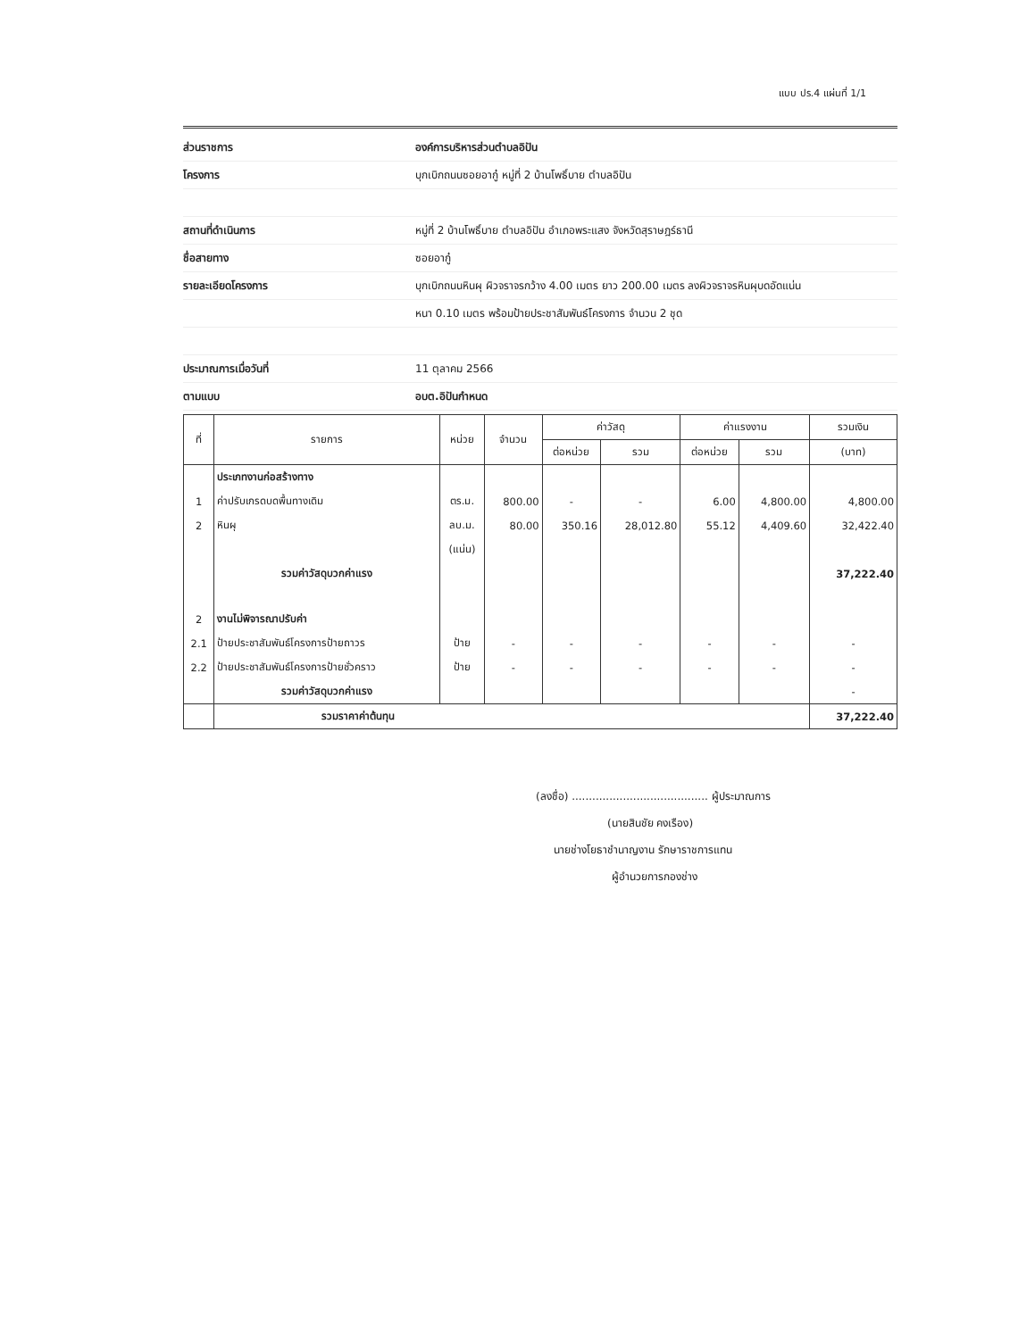แบบ ปร.4 แผ่นที่ 1/1
ส่วนราชการ องค์การบริหารส่วนตำบลอิปัน
โครงการ
บุกเบิกถนนซอยอากู๋ หมู่ที่ 2 บ้านโพธิ์บาย ตำบลอิปัน
สถานที่ดำเนินการ
หมู่ที่ 2 บ้านโพธิ์บาย ตำบลอิปัน อำเภอพระแสง จังหวัดสุราษฎร์ธานี
ชื่อสายทาง ซอยอากู๋
รายละเอียดโครงการ
บุกเบิกถนนหินผุ ผิวจราจรกว้าง 4.00 เมตร ยาว 200.00 เมตร ลงผิวจราจรหินผุบดอัดแน่น
หนา 0.10 เมตร พร้อมป้ายประชาสัมพันธ์โครงการ จำนวน 2 ชุด
ประมาณการเมื่อวันที่ 11 ตุลาคม 2566
ตามแบบ อบต.อิปันกำหนด
| ที่ | รายการ | หน่วย | จำนวน | ค่าวัสดุ | | ค่าแรงงาน | | รวมเงิน |
| --- | --- | --- | --- | --- | --- | --- | --- | --- |
| | | | | ต่อหน่วย | รวม | ต่อหน่วย | รวม | (บาท) |
| | ประเภทงานก่อสร้างทาง | | | | | | | |
| 1 | ค่าปรับเกรดบดพื้นทางเดิม | ตร.ม. | 800.00 | - | - | 6.00 | 4,800.00 | 4,800.00 |
| 2 | หินผุ | ลบ.ม. | 80.00 | 350.16 | 28,012.80 | 55.12 | 4,409.60 | 32,422.40 |
| | | (แน่น) | | | | | | |
| | รวมค่าวัสดุบวกค่าแรง | | | | | | | 37,222.40 |
| 2 | งานไม่พิจารณาปรับค่า | | | | | | | |
| 2.1 | ป้ายประชาสัมพันธ์โครงการป้ายถาวร | ป้าย | - | - | - | - | - | - |
| 2.2 | ป้ายประชาสัมพันธ์โครงการป้ายชั่วคราว | ป้าย | - | - | - | - | - | - |
| | รวมค่าวัสดุบวกค่าแรง | | | | | | | - |
| | รวมราคาค่าต้นทุน | | | | | | | 37,222.40 |
(ลงชื่อ) ........................................ ผู้ประมาณการ
(นายสินชัย คงเรือง)
นายช่างโยธาชำนาญงาน รักษาราชการแทน
ผู้อำนวยการกองช่าง